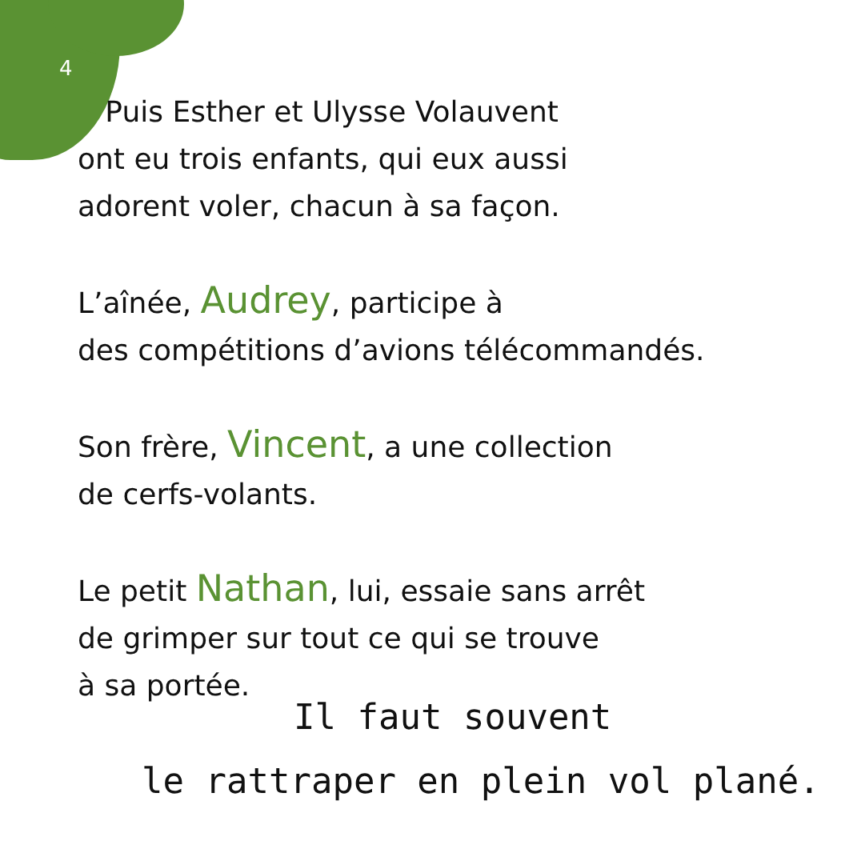4
Puis Esther et Ulysse Volauvent
ont eu trois enfants, qui eux aussi
adorent voler, chacun à sa façon.
L’aînée, Audrey, participe à
des compétitions d’avions télécommandés.
Son frère, Vincent, a une collection
de cerfs-volants.
Le petit Nathan, lui, essaie sans arrêt
de grimper sur tout ce qui se trouve
à sa portée.
Il faut souvent
le rattraper en plein vol plané.